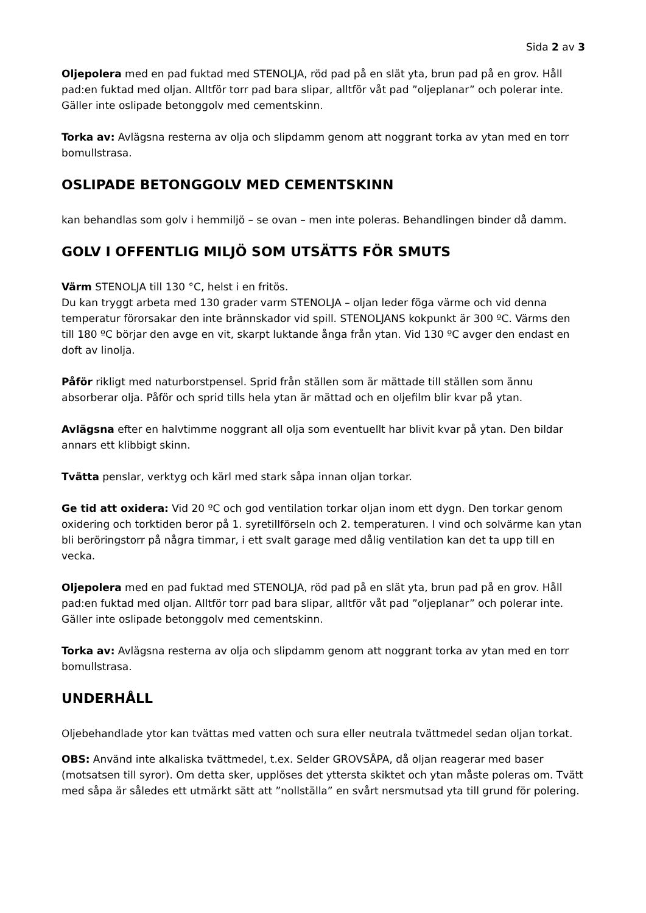Sida 2 av 3
Oljepolera med en pad fuktad med STENOLJA, röd pad på en slät yta, brun pad på en grov. Håll pad:en fuktad med oljan. Alltför torr pad bara slipar, alltför våt pad ”oljeplanar” och polerar inte. Gäller inte oslipade betonggolv med cementskinn.
Torka av: Avlägsna resterna av olja och slipdamm genom att noggrant torka av ytan med en torr bomullstrasa.
OSLIPADE BETONGGOLV MED CEMENTSKINN
kan behandlas som golv i hemmiljö – se ovan – men inte poleras. Behandlingen binder då damm.
GOLV I OFFENTLIG MILJÖ SOM UTSÄTTS FÖR SMUTS
Värm STENOLJA till 130 °C, helst i en fritös.
Du kan tryggt arbeta med 130 grader varm STENOLJA – oljan leder föga värme och vid denna temperatur förorsakar den inte brännskador vid spill. STENOLJANS kokpunkt är 300 ºC. Värms den till 180 ºC börjar den avge en vit, skarpt luktande ånga från ytan. Vid 130 ºC avger den endast en doft av linolja.
Påför rikligt med naturborstpensel. Sprid från ställen som är mättade till ställen som ännu absorberar olja. Påför och sprid tills hela ytan är mättad och en oljefilm blir kvar på ytan.
Avlägsna efter en halvtimme noggrant all olja som eventuellt har blivit kvar på ytan. Den bildar annars ett klibbigt skinn.
Tvätta penslar, verktyg och kärl med stark såpa innan oljan torkar.
Ge tid att oxidera: Vid 20 ºC och god ventilation torkar oljan inom ett dygn. Den torkar genom oxidering och torktiden beror på 1. syretillförseln och 2. temperaturen. I vind och solvärme kan ytan bli beröringstorr på några timmar, i ett svalt garage med dålig ventilation kan det ta upp till en vecka.
Oljepolera med en pad fuktad med STENOLJA, röd pad på en slät yta, brun pad på en grov. Håll pad:en fuktad med oljan. Alltför torr pad bara slipar, alltför våt pad ”oljeplanar” och polerar inte. Gäller inte oslipade betonggolv med cementskinn.
Torka av: Avlägsna resterna av olja och slipdamm genom att noggrant torka av ytan med en torr bomullstrasa.
UNDERHÅLL
Oljebehandlade ytor kan tvättas med vatten och sura eller neutrala tvättmedel sedan oljan torkat.
OBS: Använd inte alkaliska tvättmedel, t.ex. Selder GROVSÅPA, då oljan reagerar med baser (motsatsen till syror). Om detta sker, upplöses det yttersta skiktet och ytan måste poleras om. Tvätt med såpa är således ett utmärkt sätt att ”nollställa” en svårt nersmutsad yta till grund för polering.